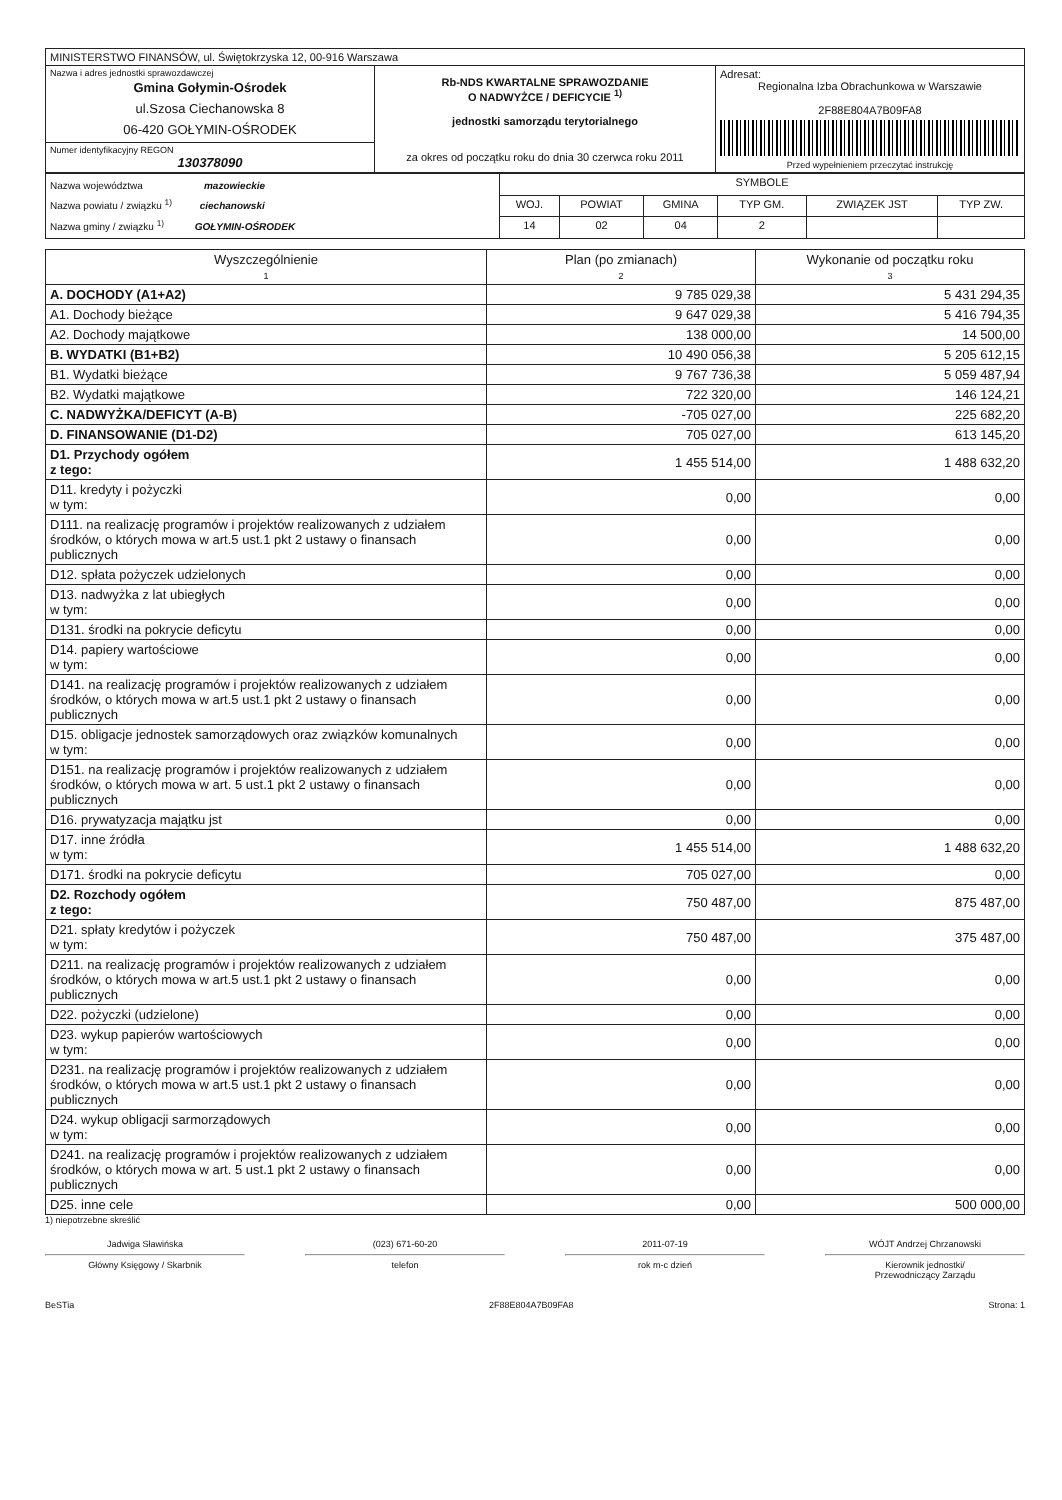| MINISTERSTWO FINANSÓW, ul. Świętokrzyska 12, 00-916 Warszawa | | |
| Nazwa i adres jednostki sprawozdawczej Gmina Gołymin-Ośrodek ul.Szosa Ciechanowska 8 06-420 GOŁYMIN-OŚRODEK | Rb-NDS KWARTALNE SPRAWOZDANIE O NADWYŻCE / DEFICYCIE <sup>1)</sup> jednostki samorządu terytorialnego za okres od początku roku do dnia 30 czerwca roku 2011 | Adresat: Regionalna Izba Obrachunkowa w Warszawie 2F88E804A7B09FA8 Przed wypełnieniem przeczytać instrukcję |
| Numer identyfikacyjny REGON 130378090 | | |
| Nazwa województwa mazowieckie Nazwa powiatu / związku <sup>1)</sup> ciechanowski Nazwa gminy / związku <sup>1)</sup> GOŁYMIN-OŚRODEK | SYMBOLE | | | | | |
| | WOJ. | POWIAT | GMINA | TYP GM. | ZWIĄZEK JST | TYP ZW. |
| | 14 | 02 | 04 | 2 | | |
| Wyszczególnienie 1 | Plan (po zmianach) 2 | Wykonanie od początku roku 3 |
| A. DOCHODY (A1+A2) | 9 785 029,38 | 5 431 294,35 |
| A1. Dochody bieżące | 9 647 029,38 | 5 416 794,35 |
| A2. Dochody majątkowe | 138 000,00 | 14 500,00 |
| B. WYDATKI (B1+B2) | 10 490 056,38 | 5 205 612,15 |
| B1. Wydatki bieżące | 9 767 736,38 | 5 059 487,94 |
| B2. Wydatki majątkowe | 722 320,00 | 146 124,21 |
| C. NADWYŻKA/DEFICYT (A-B) | -705 027,00 | 225 682,20 |
| D. FINANSOWANIE (D1-D2) | 705 027,00 | 613 145,20 |
| D1. Przychody ogółem z tego: | 1 455 514,00 | 1 488 632,20 |
| D11. kredyty i pożyczki w tym: | 0,00 | 0,00 |
| D111. na realizację programów i projektów realizowanych z udziałem środków, o których mowa w art.5 ust.1 pkt 2 ustawy o finansach publicznych | 0,00 | 0,00 |
| D12. spłata pożyczek udzielonych | 0,00 | 0,00 |
| D13. nadwyżka z lat ubiegłych w tym: | 0,00 | 0,00 |
| D131. środki na pokrycie deficytu | 0,00 | 0,00 |
| D14. papiery wartościowe w tym: | 0,00 | 0,00 |
| D141. na realizację programów i projektów realizowanych z udziałem środków, o których mowa w art.5 ust.1 pkt 2 ustawy o finansach publicznych | 0,00 | 0,00 |
| D15. obligacje jednostek samorządowych oraz związków komunalnych w tym: | 0,00 | 0,00 |
| D151. na realizację programów i projektów realizowanych z udziałem środków, o których mowa w art. 5 ust.1 pkt 2 ustawy o finansach publicznych | 0,00 | 0,00 |
| D16. prywatyzacja majątku jst | 0,00 | 0,00 |
| D17. inne źródła w tym: | 1 455 514,00 | 1 488 632,20 |
| D171. środki na pokrycie deficytu | 705 027,00 | 0,00 |
| D2. Rozchody ogółem z tego: | 750 487,00 | 875 487,00 |
| D21. spłaty kredytów i pożyczek w tym: | 750 487,00 | 375 487,00 |
| D211. na realizację programów i projektów realizowanych z udziałem środków, o których mowa w art.5 ust.1 pkt 2 ustawy o finansach publicznych | 0,00 | 0,00 |
| D22. pożyczki (udzielone) | 0,00 | 0,00 |
| D23. wykup papierów wartościowych w tym: | 0,00 | 0,00 |
| D231. na realizację programów i projektów realizowanych z udziałem środków, o których mowa w art.5 ust.1 pkt 2 ustawy o finansach publicznych | 0,00 | 0,00 |
| D24. wykup obligacji sarmorządowych w tym: | 0,00 | 0,00 |
| D241. na realizację programów i projektów realizowanych z udziałem środków, o których mowa w art. 5 ust.1 pkt 2 ustawy o finansach publicznych | 0,00 | 0,00 |
| D25. inne cele | 0,00 | 500 000,00 |
1) niepotrzebne skreślić
Jadwiga Sławińska
Główny Księgowy / Skarbnik
(023) 671-60-20
telefon
2011-07-19
rok m-c dzień
WÓJT Andrzej Chrzanowski
Kierownik jednostki/
Przewodniczący Zarządu
BeSTia 2F88E804A7B09FA8 Strona: 1